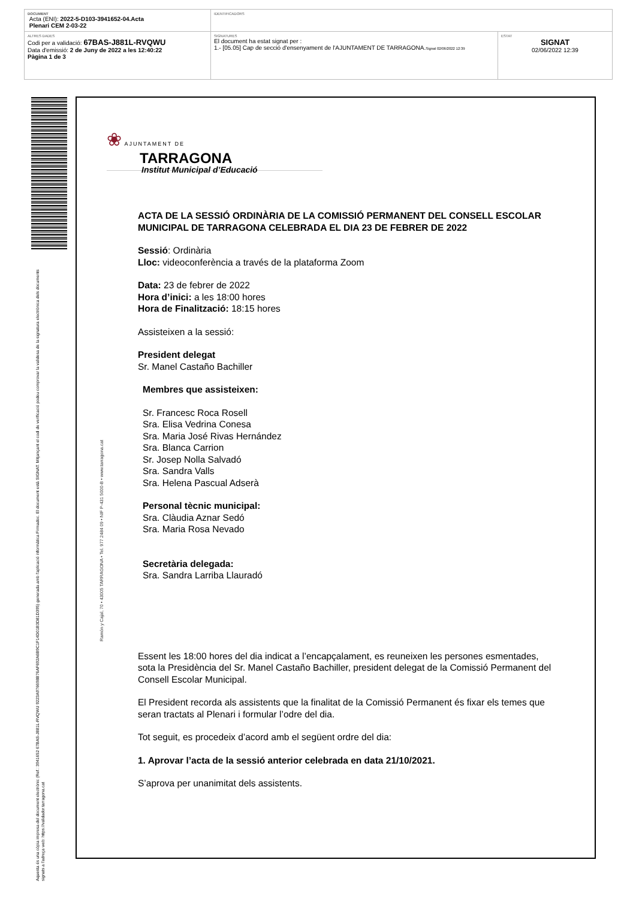| DOCUMENT Acta (ENI): 2022-5-D103-3941652-04.Acta Plenari CEM 2-03-22 | IDENTIFICADORS | |
| ALTRES DADES Codi per a validació: 67BAS-J881L-RVQWU Data d'emissió: 2 de Juny de 2022 a les 12:40:22 Pàgina 1 de 3 | SIGNATURES El document ha estat signat per : 1.- [05.05] Cap de secció d'ensenyament de l'AJUNTAMENT DE TARRAGONA. Signat 02/06/2022 12:39 | ESTAT SIGNAT 02/06/2022 12:39 |
Aquesta és una còpia impresa del document electrònic (Ref.: 3941652 67BAS-J881L-RVQWU 9223A976698B76AF692A6B9C1F14D01B3D81D395) generada amb l'aplicació informàtica Firmadoc. El document està SIGNAT. Mitjançant el codi de verificació podeu comprovar la validesa de la signatura electrònica dels documents signats a l'adreça web: https://validador.tarragona.cat
Ramón y Cajal, 70 • 43005 TARRAGONA • Tel. 977 2484 09 • NIF P-431 5000-B • www.tarragona.cat
❀ AJUNTAMENT DE
TARRAGONA
Institut Municipal d’Educació
ACTA DE LA SESSIÓ ORDINÀRIA DE LA COMISSIÓ PERMANENT DEL CONSELL ESCOLAR MUNICIPAL DE TARRAGONA CELEBRADA EL DIA 23 DE FEBRER DE 2022
Sessió: Ordinària
Lloc: videoconferència a través de la plataforma Zoom
Data: 23 de febrer de 2022
Hora d’inici: a les 18:00 hores
Hora de Finalització: 18:15 hores
Assisteixen a la sessió:
President delegat
Sr. Manel Castaño Bachiller
Membres que assisteixen:
Sr. Francesc Roca Rosell
Sra. Elisa Vedrina Conesa
Sra. Maria José Rivas Hernández
Sra. Blanca Carrion
Sr. Josep Nolla Salvadó
Sra. Sandra Valls
Sra. Helena Pascual Adserà
Personal tècnic municipal:
Sra. Clàudia Aznar Sedó
Sra. Maria Rosa Nevado
Secretària delegada:
Sra. Sandra Larriba Llauradó
Essent les 18:00 hores del dia indicat a l’encapçalament, es reuneixen les persones esmentades, sota la Presidència del Sr. Manel Castaño Bachiller, president delegat de la Comissió Permanent del Consell Escolar Municipal.
El President recorda als assistents que la finalitat de la Comissió Permanent és fixar els temes que seran tractats al Plenari i formular l’odre del dia.
Tot seguit, es procedeix d’acord amb el següent ordre del dia:
1. Aprovar l’acta de la sessió anterior celebrada en data 21/10/2021.
S’aprova per unanimitat dels assistents.